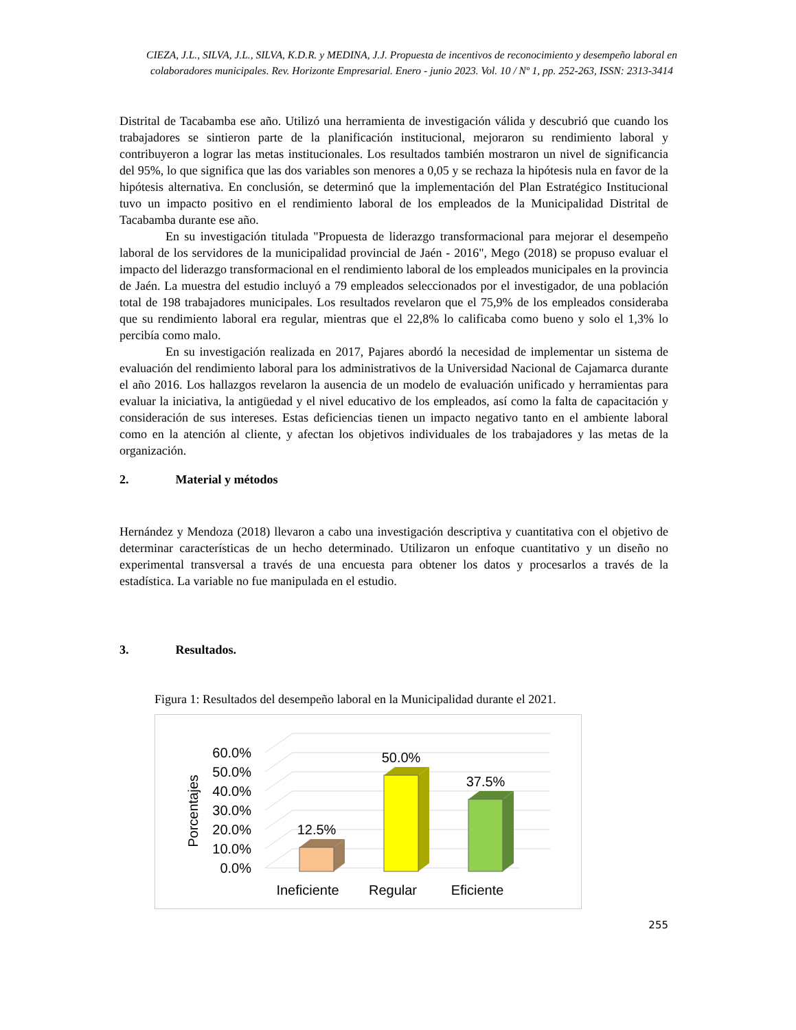CIEZA, J.L., SILVA, J.L., SILVA, K.D.R. y MEDINA, J.J. Propuesta de incentivos de reconocimiento y desempeño laboral en colaboradores municipales. Rev. Horizonte Empresarial. Enero - junio 2023. Vol. 10 / Nº 1, pp. 252-263, ISSN: 2313-3414
Distrital de Tacabamba ese año. Utilizó una herramienta de investigación válida y descubrió que cuando los trabajadores se sintieron parte de la planificación institucional, mejoraron su rendimiento laboral y contribuyeron a lograr las metas institucionales. Los resultados también mostraron un nivel de significancia del 95%, lo que significa que las dos variables son menores a 0,05 y se rechaza la hipótesis nula en favor de la hipótesis alternativa. En conclusión, se determinó que la implementación del Plan Estratégico Institucional tuvo un impacto positivo en el rendimiento laboral de los empleados de la Municipalidad Distrital de Tacabamba durante ese año.
En su investigación titulada "Propuesta de liderazgo transformacional para mejorar el desempeño laboral de los servidores de la municipalidad provincial de Jaén - 2016", Mego (2018) se propuso evaluar el impacto del liderazgo transformacional en el rendimiento laboral de los empleados municipales en la provincia de Jaén. La muestra del estudio incluyó a 79 empleados seleccionados por el investigador, de una población total de 198 trabajadores municipales. Los resultados revelaron que el 75,9% de los empleados consideraba que su rendimiento laboral era regular, mientras que el 22,8% lo calificaba como bueno y solo el 1,3% lo percibía como malo.
En su investigación realizada en 2017, Pajares abordó la necesidad de implementar un sistema de evaluación del rendimiento laboral para los administrativos de la Universidad Nacional de Cajamarca durante el año 2016. Los hallazgos revelaron la ausencia de un modelo de evaluación unificado y herramientas para evaluar la iniciativa, la antigüedad y el nivel educativo de los empleados, así como la falta de capacitación y consideración de sus intereses. Estas deficiencias tienen un impacto negativo tanto en el ambiente laboral como en la atención al cliente, y afectan los objetivos individuales de los trabajadores y las metas de la organización.
2. Material y métodos
Hernández y Mendoza (2018) llevaron a cabo una investigación descriptiva y cuantitativa con el objetivo de determinar características de un hecho determinado. Utilizaron un enfoque cuantitativo y un diseño no experimental transversal a través de una encuesta para obtener los datos y procesarlos a través de la estadística. La variable no fue manipulada en el estudio.
3. Resultados.
Figura 1: Resultados del desempeño laboral en la Municipalidad durante el 2021.
0.0%
10.0%
20.0%
30.0%
40.0%
50.0%
60.0%
Porcentajes
12.5%
50.0%
37.5%
Ineficiente
Regular
Eficiente
255